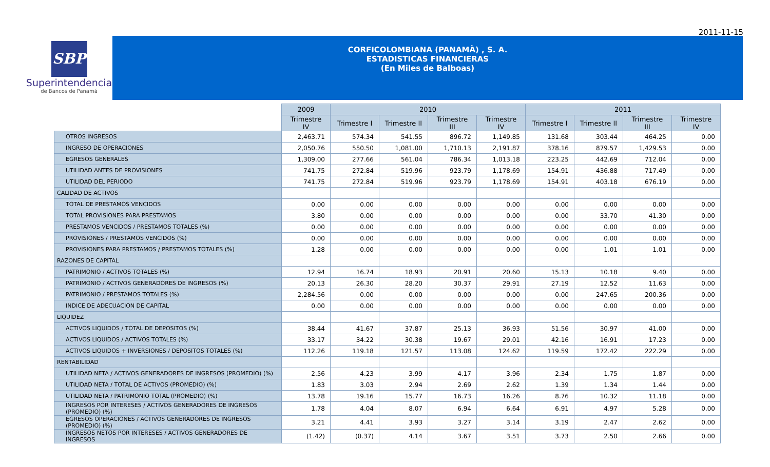2011-11-15
SBP
Superintendencia
de Bancos de Panamá
CORFICOLOMBIANA (PANAMÀ) , S. A.
ESTADISTICAS FINANCIERAS
(En Miles de Balboas)
| | 2009 | 2010 | | | | 2011 | | | |
| --- | --- | --- | --- | --- | --- | --- | --- | --- | --- |
| | Trimestre IV | Trimestre I | Trimestre II | Trimestre III | Trimestre IV | Trimestre I | Trimestre II | Trimestre III | Trimestre IV |
| OTROS INGRESOS | 2,463.71 | 574.34 | 541.55 | 896.72 | 1,149.85 | 131.68 | 303.44 | 464.25 | 0.00 |
| INGRESO DE OPERACIONES | 2,050.76 | 550.50 | 1,081.00 | 1,710.13 | 2,191.87 | 378.16 | 879.57 | 1,429.53 | 0.00 |
| EGRESOS GENERALES | 1,309.00 | 277.66 | 561.04 | 786.34 | 1,013.18 | 223.25 | 442.69 | 712.04 | 0.00 |
| UTILIDAD ANTES DE PROVISIONES | 741.75 | 272.84 | 519.96 | 923.79 | 1,178.69 | 154.91 | 436.88 | 717.49 | 0.00 |
| UTILIDAD DEL PERIODO | 741.75 | 272.84 | 519.96 | 923.79 | 1,178.69 | 154.91 | 403.18 | 676.19 | 0.00 |
| CALIDAD DE ACTIVOS | | | | | | | | | |
| TOTAL DE PRESTAMOS VENCIDOS | 0.00 | 0.00 | 0.00 | 0.00 | 0.00 | 0.00 | 0.00 | 0.00 | 0.00 |
| TOTAL PROVISIONES PARA PRESTAMOS | 3.80 | 0.00 | 0.00 | 0.00 | 0.00 | 0.00 | 33.70 | 41.30 | 0.00 |
| PRESTAMOS VENCIDOS / PRESTAMOS TOTALES (%) | 0.00 | 0.00 | 0.00 | 0.00 | 0.00 | 0.00 | 0.00 | 0.00 | 0.00 |
| PROVISIONES / PRESTAMOS VENCIDOS (%) | 0.00 | 0.00 | 0.00 | 0.00 | 0.00 | 0.00 | 0.00 | 0.00 | 0.00 |
| PROVISIONES PARA PRESTAMOS / PRESTAMOS TOTALES (%) | 1.28 | 0.00 | 0.00 | 0.00 | 0.00 | 0.00 | 1.01 | 1.01 | 0.00 |
| RAZONES DE CAPITAL | | | | | | | | | |
| PATRIMONIO / ACTIVOS TOTALES (%) | 12.94 | 16.74 | 18.93 | 20.91 | 20.60 | 15.13 | 10.18 | 9.40 | 0.00 |
| PATRIMONIO / ACTIVOS GENERADORES DE INGRESOS (%) | 20.13 | 26.30 | 28.20 | 30.37 | 29.91 | 27.19 | 12.52 | 11.63 | 0.00 |
| PATRIMONIO / PRESTAMOS TOTALES (%) | 2,284.56 | 0.00 | 0.00 | 0.00 | 0.00 | 0.00 | 247.65 | 200.36 | 0.00 |
| INDICE DE ADECUACION DE CAPITAL | 0.00 | 0.00 | 0.00 | 0.00 | 0.00 | 0.00 | 0.00 | 0.00 | 0.00 |
| LIQUIDEZ | | | | | | | | | |
| ACTIVOS LIQUIDOS / TOTAL DE DEPOSITOS (%) | 38.44 | 41.67 | 37.87 | 25.13 | 36.93 | 51.56 | 30.97 | 41.00 | 0.00 |
| ACTIVOS LIQUIDOS / ACTIVOS TOTALES (%) | 33.17 | 34.22 | 30.38 | 19.67 | 29.01 | 42.16 | 16.91 | 17.23 | 0.00 |
| ACTIVOS LIQUIDOS + INVERSIONES / DEPOSITOS TOTALES (%) | 112.26 | 119.18 | 121.57 | 113.08 | 124.62 | 119.59 | 172.42 | 222.29 | 0.00 |
| RENTABILIDAD | | | | | | | | | |
| UTILIDAD NETA / ACTIVOS GENERADORES DE INGRESOS (PROMEDIO) (%) | 2.56 | 4.23 | 3.99 | 4.17 | 3.96 | 2.34 | 1.75 | 1.87 | 0.00 |
| UTILIDAD NETA / TOTAL DE ACTIVOS (PROMEDIO) (%) | 1.83 | 3.03 | 2.94 | 2.69 | 2.62 | 1.39 | 1.34 | 1.44 | 0.00 |
| UTILIDAD NETA / PATRIMONIO TOTAL (PROMEDIO) (%) | 13.78 | 19.16 | 15.77 | 16.73 | 16.26 | 8.76 | 10.32 | 11.18 | 0.00 |
| INGRESOS POR INTERESES / ACTIVOS GENERADORES DE INGRESOS (PROMEDIO) (%) | 1.78 | 4.04 | 8.07 | 6.94 | 6.64 | 6.91 | 4.97 | 5.28 | 0.00 |
| EGRESOS OPERACIONES / ACTIVOS GENERADORES DE INGRESOS (PROMEDIO) (%) | 3.21 | 4.41 | 3.93 | 3.27 | 3.14 | 3.19 | 2.47 | 2.62 | 0.00 |
| INGRESOS NETOS POR INTERESES / ACTIVOS GENERADORES DE INGRESOS | (1.42) | (0.37) | 4.14 | 3.67 | 3.51 | 3.73 | 2.50 | 2.66 | 0.00 |